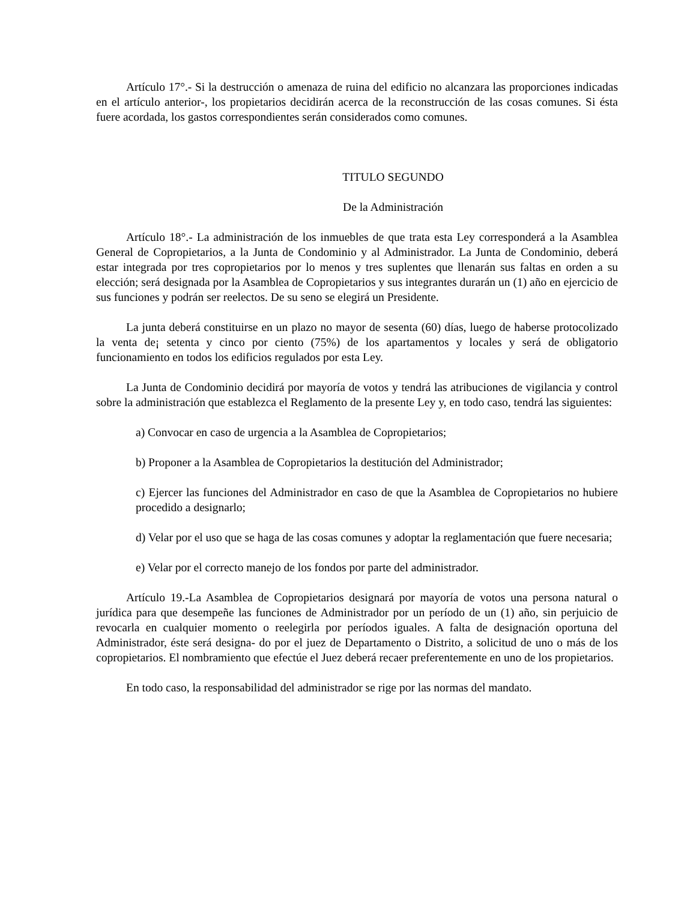Artículo 17°.- Si la destrucción o amenaza de ruina del edificio no alcanzara las proporciones indicadas en el artículo anterior-, los propietarios decidirán acerca de la reconstrucción de las cosas comunes. Si ésta fuere acordada, los gastos correspondientes serán considerados como comunes.
TITULO SEGUNDO
De la Administración
Artículo 18°.- La administración de los inmuebles de que trata esta Ley corresponderá a la Asamblea General de Copropietarios, a la Junta de Condominio y al Administrador. La Junta de Condominio, deberá estar integrada por tres copropietarios por lo menos y tres suplentes que llenarán sus faltas en orden a su elección; será designada por la Asamblea de Copropietarios y sus integrantes durarán un (1) año en ejercicio de sus funciones y podrán ser reelectos. De su seno se elegirá un Presidente.
La junta deberá constituirse en un plazo no mayor de sesenta (60) días, luego de haberse protocolizado la venta de¡ setenta y cinco por ciento (75%) de los apartamentos y locales y será de obligatorio funcionamiento en todos los edificios regulados por esta Ley.
La Junta de Condominio decidirá por mayoría de votos y tendrá las atribuciones de vigilancia y control sobre la administración que establezca el Reglamento de la presente Ley y, en todo caso, tendrá las siguientes:
a) Convocar en caso de urgencia a la Asamblea de Copropietarios;
b) Proponer a la Asamblea de Copropietarios la destitución del Administrador;
c) Ejercer las funciones del Administrador en caso de que la Asamblea de Copropietarios no hubiere procedido a designarlo;
d) Velar por el uso que se haga de las cosas comunes y adoptar la reglamentación que fuere necesaria;
e) Velar por el correcto manejo de los fondos por parte del administrador.
Artículo 19.-La Asamblea de Copropietarios designará por mayoría de votos una persona natural o jurídica para que desempeñe las funciones de Administrador por un período de un (1) año, sin perjuicio de revocarla en cualquier momento o reelegirla por períodos iguales. A falta de designación oportuna del Administrador, éste será designa- do por el juez de Departamento o Distrito, a solicitud de uno o más de los copropietarios. El nombramiento que efectúe el Juez deberá recaer preferentemente en uno de los propietarios.
En todo caso, la responsabilidad del administrador se rige por las normas del mandato.